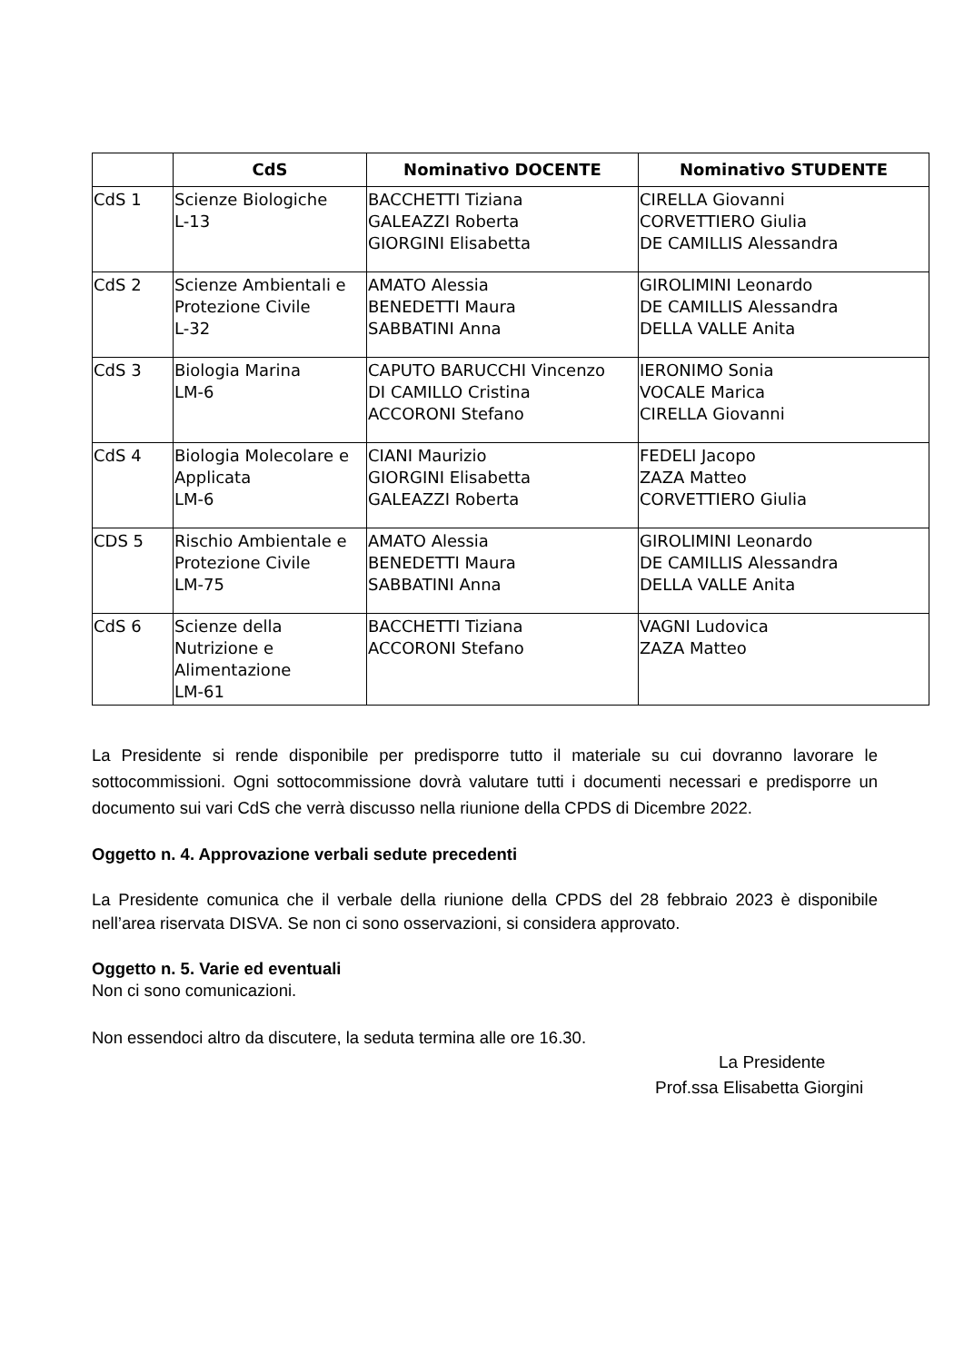| | CdS | Nominativo DOCENTE | Nominativo STUDENTE |
| --- | --- | --- | --- |
| CdS 1 | Scienze Biologiche L-13 | BACCHETTI Tiziana GALEAZZI Roberta GIORGINI Elisabetta | CIRELLA Giovanni CORVETTIERO Giulia DE CAMILLIS Alessandra |
| CdS 2 | Scienze Ambientali e Protezione Civile L-32 | AMATO Alessia BENEDETTI Maura SABBATINI Anna | GIROLIMINI Leonardo DE CAMILLIS Alessandra DELLA VALLE Anita |
| CdS 3 | Biologia Marina LM-6 | CAPUTO BARUCCHI Vincenzo DI CAMILLO Cristina ACCORONI Stefano | IERONIMO Sonia VOCALE Marica CIRELLA Giovanni |
| CdS 4 | Biologia Molecolare e Applicata LM-6 | CIANI Maurizio GIORGINI Elisabetta GALEAZZI Roberta | FEDELI Jacopo ZAZA Matteo CORVETTIERO Giulia |
| CDS 5 | Rischio Ambientale e Protezione Civile LM-75 | AMATO Alessia BENEDETTI Maura SABBATINI Anna | GIROLIMINI Leonardo DE CAMILLIS Alessandra DELLA VALLE Anita |
| CdS 6 | Scienze della Nutrizione e Alimentazione LM-61 | BACCHETTI Tiziana ACCORONI Stefano | VAGNI Ludovica ZAZA Matteo |
La Presidente si rende disponibile per predisporre tutto il materiale su cui dovranno lavorare le sottocommissioni. Ogni sottocommissione dovrà valutare tutti i documenti necessari e predisporre un documento sui vari CdS che verrà discusso nella riunione della CPDS di Dicembre 2022.
Oggetto n. 4. Approvazione verbali sedute precedenti
La Presidente comunica che il verbale della riunione della CPDS del 28 febbraio 2023 è disponibile nell’area riservata DISVA. Se non ci sono osservazioni, si considera approvato.
Oggetto n. 5. Varie ed eventuali
Non ci sono comunicazioni.
Non essendoci altro da discutere, la seduta termina alle ore 16.30.
La Presidente
Prof.ssa Elisabetta Giorgini